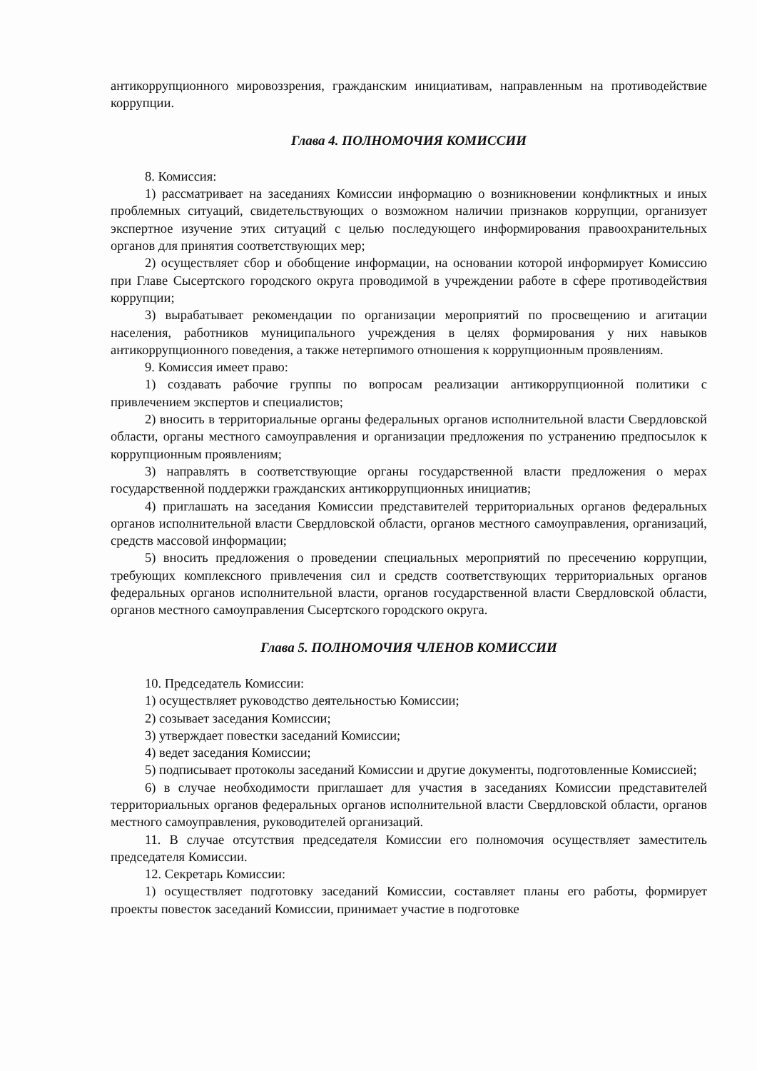антикоррупционного мировоззрения, гражданским инициативам, направленным на противодействие коррупции.
Глава 4. ПОЛНОМОЧИЯ КОМИССИИ
8. Комиссия:
1) рассматривает на заседаниях Комиссии информацию о возникновении конфликтных и иных проблемных ситуаций, свидетельствующих о возможном наличии признаков коррупции, организует экспертное изучение этих ситуаций с целью последующего информирования правоохранительных органов для принятия соответствующих мер;
2) осуществляет сбор и обобщение информации, на основании которой информирует Комиссию при Главе Сысертского городского округа проводимой в учреждении работе в сфере противодействия коррупции;
3) вырабатывает рекомендации по организации мероприятий по просвещению и агитации населения, работников муниципального учреждения в целях формирования у них навыков антикоррупционного поведения, а также нетерпимого отношения к коррупционным проявлениям.
9. Комиссия имеет право:
1) создавать рабочие группы по вопросам реализации антикоррупционной политики с привлечением экспертов и специалистов;
2) вносить в территориальные органы федеральных органов исполнительной власти Свердловской области, органы местного самоуправления и организации предложения по устранению предпосылок к коррупционным проявлениям;
3) направлять в соответствующие органы государственной власти предложения о мерах государственной поддержки гражданских антикоррупционных инициатив;
4) приглашать на заседания Комиссии представителей территориальных органов федеральных органов исполнительной власти Свердловской области, органов местного самоуправления, организаций, средств массовой информации;
5) вносить предложения о проведении специальных мероприятий по пресечению коррупции, требующих комплексного привлечения сил и средств соответствующих территориальных органов федеральных органов исполнительной власти, органов государственной власти Свердловской области, органов местного самоуправления Сысертского городского округа.
Глава 5. ПОЛНОМОЧИЯ ЧЛЕНОВ КОМИССИИ
10. Председатель Комиссии:
1) осуществляет руководство деятельностью Комиссии;
2) созывает заседания Комиссии;
3) утверждает повестки заседаний Комиссии;
4) ведет заседания Комиссии;
5) подписывает протоколы заседаний Комиссии и другие документы, подготовленные Комиссией;
6) в случае необходимости приглашает для участия в заседаниях Комиссии представителей территориальных органов федеральных органов исполнительной власти Свердловской области, органов местного самоуправления, руководителей организаций.
11. В случае отсутствия председателя Комиссии его полномочия осуществляет заместитель председателя Комиссии.
12. Секретарь Комиссии:
1) осуществляет подготовку заседаний Комиссии, составляет планы его работы, формирует проекты повесток заседаний Комиссии, принимает участие в подготовке